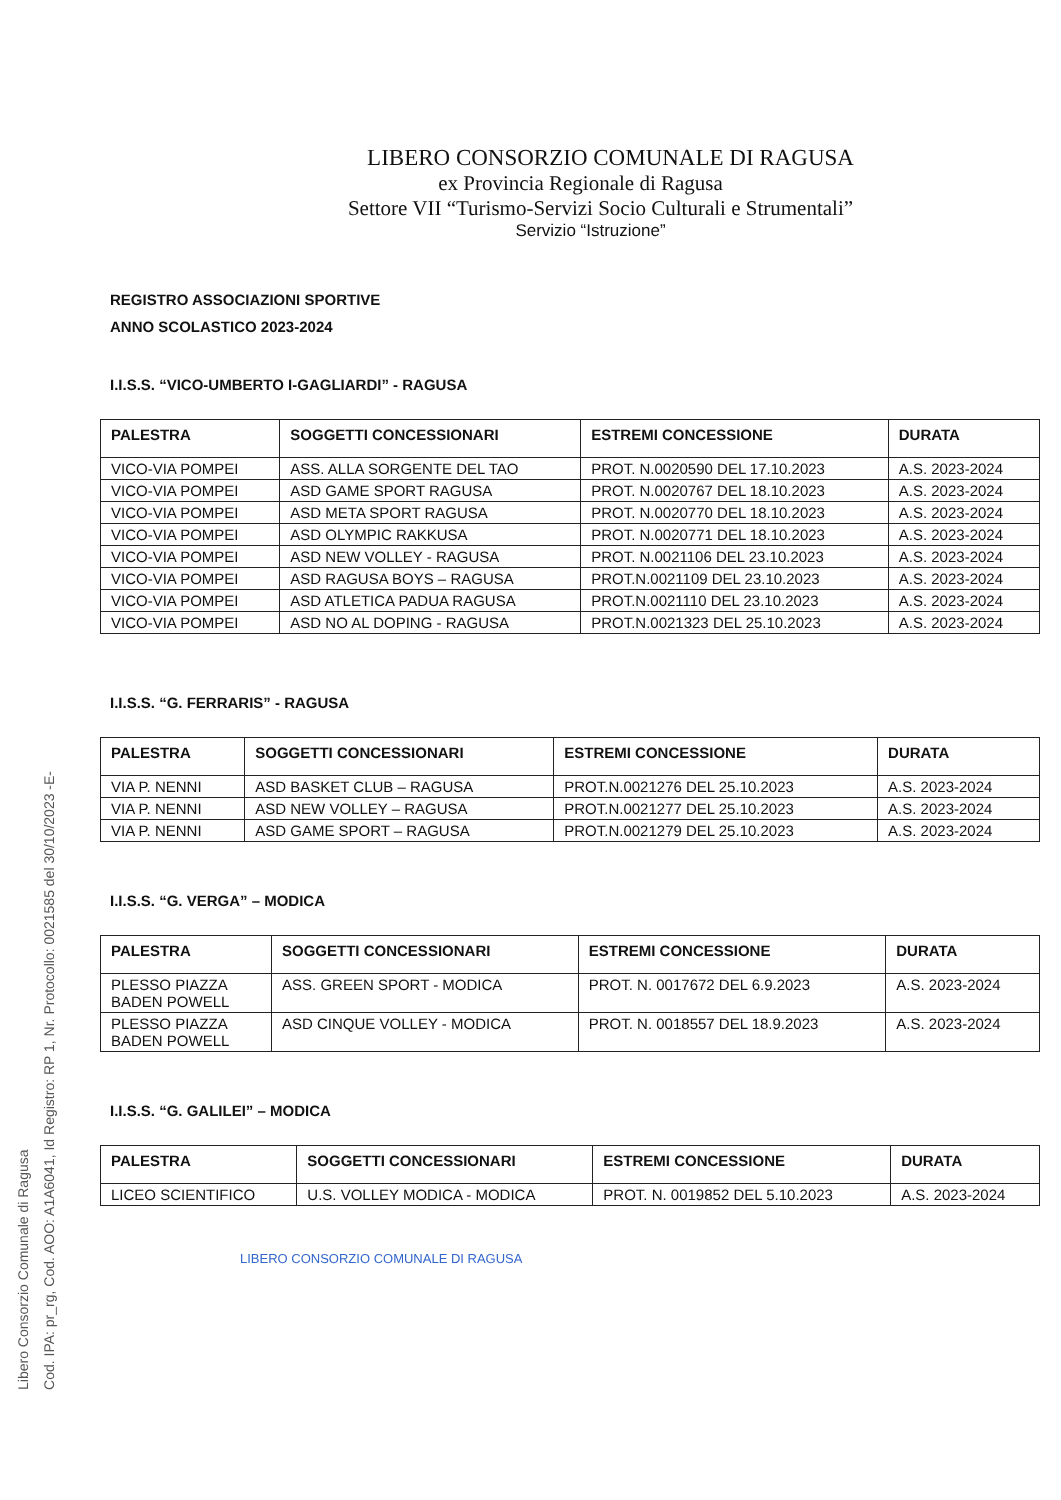Libero Consorzio Comunale di Ragusa
Cod. IPA: pr_rg, Cod. AOO: A1A6041, Id Registro: RP 1, Nr. Protocollo: 0021585 del 30/10/2023 -E-
LIBERO CONSORZIO COMUNALE DI RAGUSA
ex Provincia Regionale di Ragusa
Settore VII “Turismo-Servizi Socio Culturali e Strumentali”
Servizio “Istruzione”
REGISTRO ASSOCIAZIONI SPORTIVE
ANNO SCOLASTICO 2023-2024
I.I.S.S. “VICO-UMBERTO I-GAGLIARDI” - RAGUSA
| PALESTRA | SOGGETTI CONCESSIONARI | ESTREMI CONCESSIONE | DURATA |
| --- | --- | --- | --- |
| VICO-VIA POMPEI | ASS. ALLA SORGENTE DEL TAO | PROT. N.0020590 DEL 17.10.2023 | A.S. 2023-2024 |
| VICO-VIA POMPEI | ASD GAME SPORT RAGUSA | PROT. N.0020767 DEL 18.10.2023 | A.S. 2023-2024 |
| VICO-VIA POMPEI | ASD META SPORT RAGUSA | PROT. N.0020770 DEL 18.10.2023 | A.S. 2023-2024 |
| VICO-VIA POMPEI | ASD OLYMPIC RAKKUSA | PROT. N.0020771 DEL 18.10.2023 | A.S. 2023-2024 |
| VICO-VIA POMPEI | ASD NEW VOLLEY - RAGUSA | PROT. N.0021106 DEL 23.10.2023 | A.S. 2023-2024 |
| VICO-VIA POMPEI | ASD RAGUSA BOYS – RAGUSA | PROT.N.0021109 DEL 23.10.2023 | A.S. 2023-2024 |
| VICO-VIA POMPEI | ASD ATLETICA PADUA RAGUSA | PROT.N.0021110 DEL 23.10.2023 | A.S. 2023-2024 |
| VICO-VIA POMPEI | ASD NO AL DOPING - RAGUSA | PROT.N.0021323 DEL 25.10.2023 | A.S. 2023-2024 |
I.I.S.S. “G. FERRARIS” - RAGUSA
| PALESTRA | SOGGETTI CONCESSIONARI | ESTREMI CONCESSIONE | DURATA |
| --- | --- | --- | --- |
| VIA P. NENNI | ASD BASKET CLUB – RAGUSA | PROT.N.0021276 DEL 25.10.2023 | A.S. 2023-2024 |
| VIA P. NENNI | ASD NEW VOLLEY – RAGUSA | PROT.N.0021277 DEL 25.10.2023 | A.S. 2023-2024 |
| VIA P. NENNI | ASD GAME SPORT – RAGUSA | PROT.N.0021279 DEL 25.10.2023 | A.S. 2023-2024 |
I.I.S.S. “G. VERGA” – MODICA
| PALESTRA | SOGGETTI CONCESSIONARI | ESTREMI CONCESSIONE | DURATA |
| --- | --- | --- | --- |
| PLESSO PIAZZA BADEN POWELL | ASS. GREEN SPORT - MODICA | PROT. N. 0017672 DEL 6.9.2023 | A.S. 2023-2024 |
| PLESSO PIAZZA BADEN POWELL | ASD CINQUE VOLLEY - MODICA | PROT. N. 0018557 DEL 18.9.2023 | A.S. 2023-2024 |
I.I.S.S. “G. GALILEI” – MODICA
| PALESTRA | SOGGETTI CONCESSIONARI | ESTREMI CONCESSIONE | DURATA |
| --- | --- | --- | --- |
| LICEO SCIENTIFICO | U.S. VOLLEY MODICA - MODICA | PROT. N. 0019852 DEL 5.10.2023 | A.S. 2023-2024 |
LIBERO CONSORZIO COMUNALE DI RAGUSA